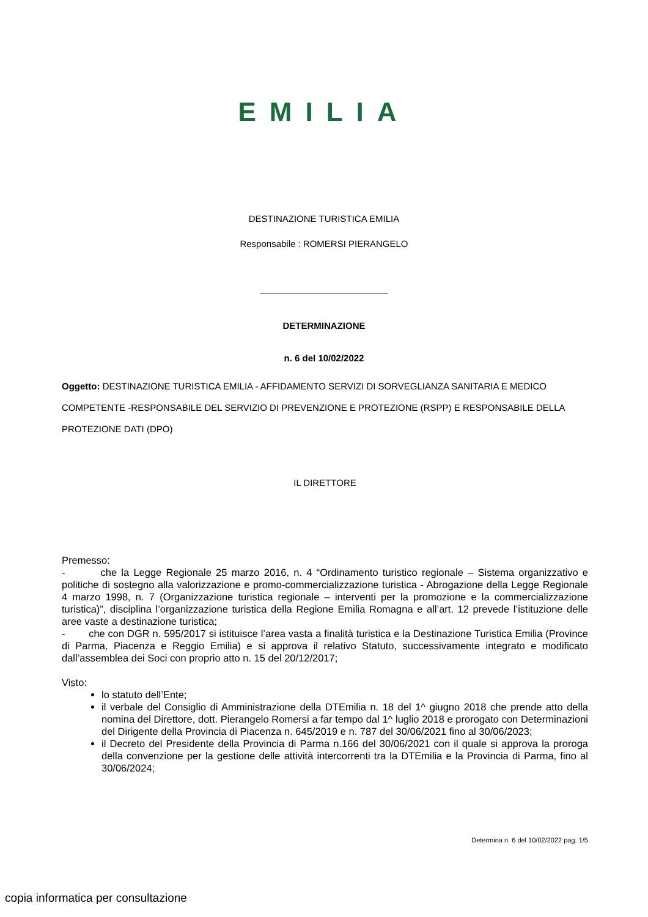EMILIA
DESTINAZIONE TURISTICA EMILIA
Responsabile : ROMERSI PIERANGELO
DETERMINAZIONE
n. 6 del 10/02/2022
Oggetto: DESTINAZIONE TURISTICA EMILIA - AFFIDAMENTO SERVIZI DI SORVEGLIANZA SANITARIA E MEDICO COMPETENTE -RESPONSABILE DEL SERVIZIO DI PREVENZIONE E PROTEZIONE (RSPP) E RESPONSABILE DELLA PROTEZIONE DATI (DPO)
IL DIRETTORE
Premesso:
- che la Legge Regionale 25 marzo 2016, n. 4 “Ordinamento turistico regionale – Sistema organizzativo e politiche di sostegno alla valorizzazione e promo-commercializzazione turistica - Abrogazione della Legge Regionale 4 marzo 1998, n. 7 (Organizzazione turistica regionale – interventi per la promozione e la commercializzazione turistica)”, disciplina l’organizzazione turistica della Regione Emilia Romagna e all’art. 12 prevede l’istituzione delle aree vaste a destinazione turistica;
- che con DGR n. 595/2017 si istituisce l’area vasta a finalità turistica e la Destinazione Turistica Emilia (Province di Parma, Piacenza e Reggio Emilia) e si approva il relativo Statuto, successivamente integrato e modificato dall’assemblea dei Soci con proprio atto n. 15 del 20/12/2017;
Visto:
lo statuto dell’Ente;
il verbale del Consiglio di Amministrazione della DTEmilia n. 18 del 1^ giugno 2018 che prende atto della nomina del Direttore, dott. Pierangelo Romersi a far tempo dal 1^ luglio 2018 e prorogato con Determinazioni del Dirigente della Provincia di Piacenza n. 645/2019 e n. 787 del 30/06/2021 fino al 30/06/2023;
il Decreto del Presidente della Provincia di Parma n.166 del 30/06/2021 con il quale si approva la proroga della convenzione per la gestione delle attività intercorrenti tra la DTEmilia e la Provincia di Parma, fino al 30/06/2024;
Determina n. 6 del 10/02/2022 pag. 1/5
copia informatica per consultazione